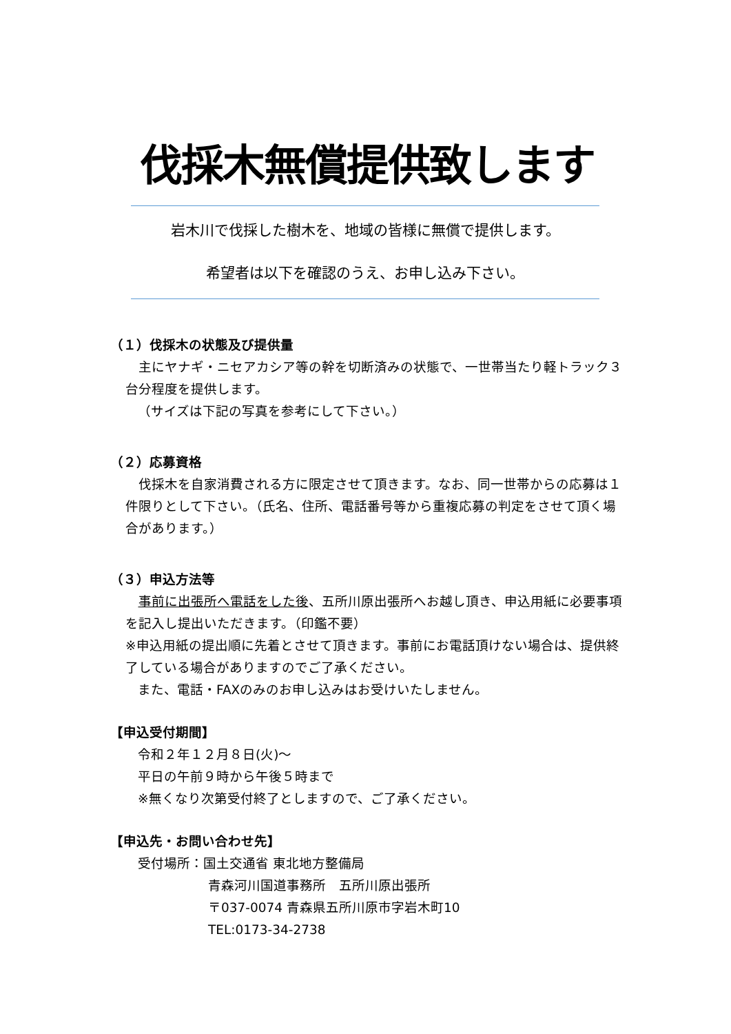伐採木無償提供致します
岩木川で伐採した樹木を、地域の皆様に無償で提供します。
希望者は以下を確認のうえ、お申し込み下さい。
（１）伐採木の状態及び提供量
 主にヤナギ・ニセアカシア等の幹を切断済みの状態で、一世帯当たり軽トラック３台分程度を提供します。
（サイズは下記の写真を参考にして下さい。）
（２）応募資格
 伐採木を自家消費される方に限定させて頂きます。なお、同一世帯からの応募は１件限りとして下さい。（氏名、住所、電話番号等から重複応募の判定をさせて頂く場合があります。）
（３）申込方法等
 事前に出張所へ電話をした後、五所川原出張所へお越し頂き、申込用紙に必要事項を記入し提出いただきます。（印鑑不要）
※申込用紙の提出順に先着とさせて頂きます。事前にお電話頂けない場合は、提供終了している場合がありますのでご了承ください。
また、電話・FAXのみのお申し込みはお受けいたしません。
【申込受付期間】
令和２年１２月８日(火)～
平日の午前９時から午後５時まで
※無くなり次第受付終了としますので、ご了承ください。
【申込先・お問い合わせ先】
受付場所：国土交通省 東北地方整備局
青森河川国道事務所　五所川原出張所
〒037-0074 青森県五所川原市字岩木町10
TEL:0173-34-2738